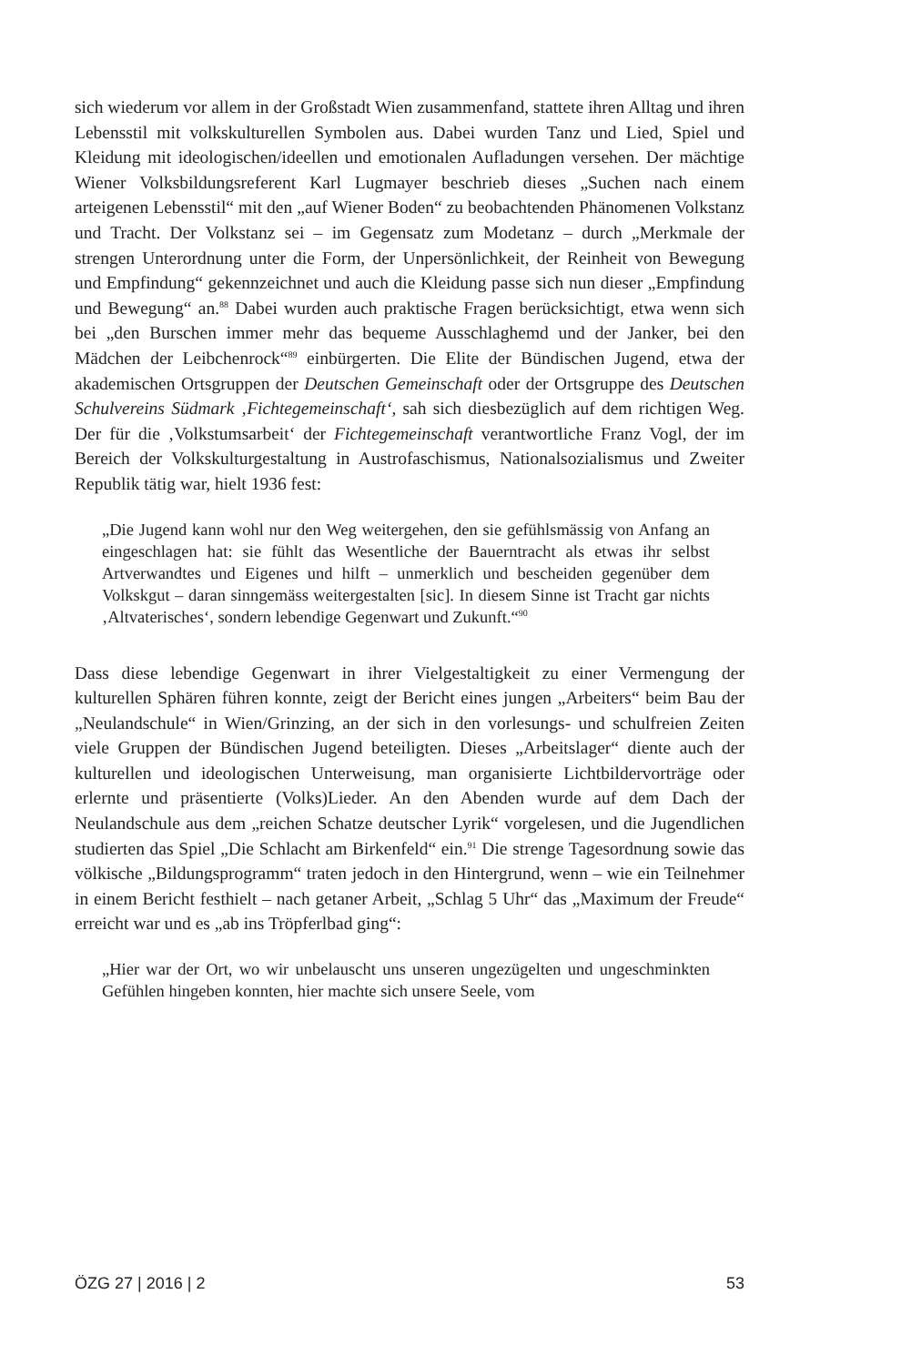sich wiederum vor allem in der Großstadt Wien zusammenfand, stattete ihren Alltag und ihren Lebensstil mit volkskulturellen Symbolen aus. Dabei wurden Tanz und Lied, Spiel und Kleidung mit ideologischen/ideellen und emotionalen Aufladungen versehen. Der mächtige Wiener Volksbildungsreferent Karl Lugmayer beschrieb dieses „Suchen nach einem arteigenen Lebensstil“ mit den „auf Wiener Boden“ zu beobachtenden Phänomenen Volkstanz und Tracht. Der Volkstanz sei – im Gegensatz zum Modetanz – durch „Merkmale der strengen Unterordnung unter die Form, der Unpersönlichkeit, der Reinheit von Bewegung und Empfindung“ gekennzeichnet und auch die Kleidung passe sich nun dieser „Empfindung und Bewegung“ an.<sup>88</sup> Dabei wurden auch praktische Fragen berücksichtigt, etwa wenn sich bei „den Burschen immer mehr das bequeme Ausschlaghemd und der Janker, bei den Mädchen der Leibchenrock“<sup>89</sup> einbürgerten. Die Elite der Bündischen Jugend, etwa der akademischen Ortsgruppen der Deutschen Gemeinschaft oder der Ortsgruppe des Deutschen Schulvereins Südmark ‚Fichtegemeinschaft‘, sah sich diesbezüglich auf dem richtigen Weg. Der für die ‚Volkstumsarbeit‘ der Fichtegemeinschaft verantwortliche Franz Vogl, der im Bereich der Volkskulturgestaltung in Austrofaschismus, Nationalsozialismus und Zweiter Republik tätig war, hielt 1936 fest:
„Die Jugend kann wohl nur den Weg weitergehen, den sie gefühlsmässig von Anfang an eingeschlagen hat: sie fühlt das Wesentliche der Bauerntracht als etwas ihr selbst Artverwandtes und Eigenes und hilft – unmerklich und bescheiden gegenüber dem Volkskgut – daran sinngemäss weitergestalten [sic]. In diesem Sinne ist Tracht gar nichts ‚Altvaterisches‘, sondern lebendige Gegenwart und Zukunft.“<sup>90</sup>
Dass diese lebendige Gegenwart in ihrer Vielgestaltigkeit zu einer Vermengung der kulturellen Sphären führen konnte, zeigt der Bericht eines jungen „Arbeiters“ beim Bau der „Neulandschule“ in Wien/Grinzing, an der sich in den vorlesungs- und schulfreien Zeiten viele Gruppen der Bündischen Jugend beteiligten. Dieses „Arbeitslager“ diente auch der kulturellen und ideologischen Unterweisung, man organisierte Lichtbildervorträge oder erlernte und präsentierte (Volks)Lieder. An den Abenden wurde auf dem Dach der Neulandschule aus dem „reichen Schatze deutscher Lyrik“ vorgelesen, und die Jugendlichen studierten das Spiel „Die Schlacht am Birkenfeld“ ein.<sup>91</sup> Die strenge Tagesordnung sowie das völkische „Bildungsprogramm“ traten jedoch in den Hintergrund, wenn – wie ein Teilnehmer in einem Bericht festhielt – nach getaner Arbeit, „Schlag 5 Uhr“ das „Maximum der Freude“ erreicht war und es „ab ins Tröpferlbad ging“:
„Hier war der Ort, wo wir unbelauscht uns unseren ungezügelten und ungeschminkten Gefühlen hingeben konnten, hier machte sich unsere Seele, vom
ÖZG 27 | 2016 | 2 53